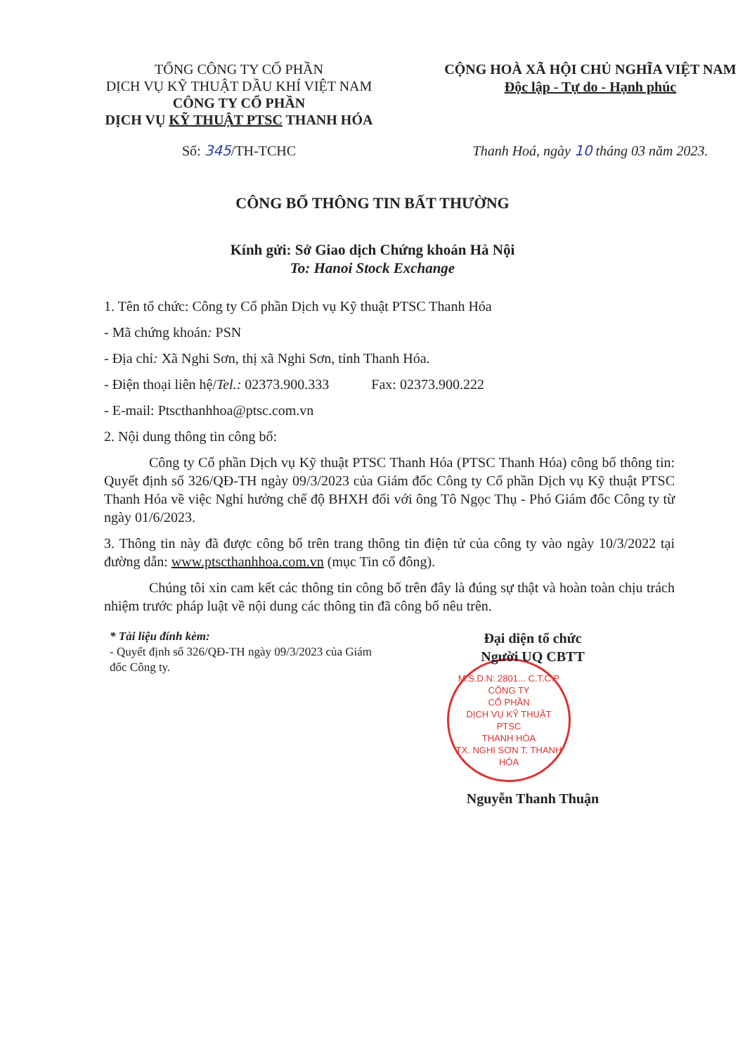TỔNG CÔNG TY CỔ PHẦN
DỊCH VỤ KỸ THUẬT DẦU KHÍ VIỆT NAM
CÔNG TY CỔ PHẦN
DỊCH VỤ KỸ THUẬT PTSC THANH HÓA
CỘNG HOÀ XÃ HỘI CHỦ NGHĨA VIỆT NAM
Độc lập - Tự do - Hạnh phúc
Số: 345/TH-TCHC Thanh Hoá, ngày 10 tháng 03 năm 2023.
CÔNG BỐ THÔNG TIN BẤT THƯỜNG
Kính gửi: Sở Giao dịch Chứng khoán Hà Nội
To: Hanoi Stock Exchange
1. Tên tổ chức: Công ty Cổ phần Dịch vụ Kỹ thuật PTSC Thanh Hóa
- Mã chứng khoán: PSN
- Địa chỉ: Xã Nghi Sơn, thị xã Nghi Sơn, tỉnh Thanh Hóa.
- Điện thoại liên hệ/Tel.: 02373.900.333 Fax: 02373.900.222
- E-mail: Ptscthanhhoa@ptsc.com.vn
2. Nội dung thông tin công bố:
Công ty Cổ phần Dịch vụ Kỹ thuật PTSC Thanh Hóa (PTSC Thanh Hóa) công bố thông tin: Quyết định số 326/QĐ-TH ngày 09/3/2023 của Giám đốc Công ty Cổ phần Dịch vụ Kỹ thuật PTSC Thanh Hóa về việc Nghỉ hưởng chế độ BHXH đối với ông Tô Ngọc Thụ - Phó Giám đốc Công ty từ ngày 01/6/2023.
3. Thông tin này đã được công bố trên trang thông tin điện tử của công ty vào ngày 10/3/2022 tại đường dẫn: www.ptscthanhhoa.com.vn (mục Tin cổ đông).
Chúng tôi xin cam kết các thông tin công bố trên đây là đúng sự thật và hoàn toàn chịu trách nhiệm trước pháp luật về nội dung các thông tin đã công bố nêu trên.
* Tài liệu đính kèm:
- Quyết định số 326/QĐ-TH ngày 09/3/2023 của Giám đốc Công ty.
Đại diện tổ chức
Người UQ CBTT
M.S.D.N: 2801... C.T.C.P
CÔNG TY
CỔ PHẦN
DỊCH VỤ KỸ THUẬT
PTSC
THANH HÓA
TX. NGHI SƠN T. THANH HÓA
Nguyễn Thanh Thuận